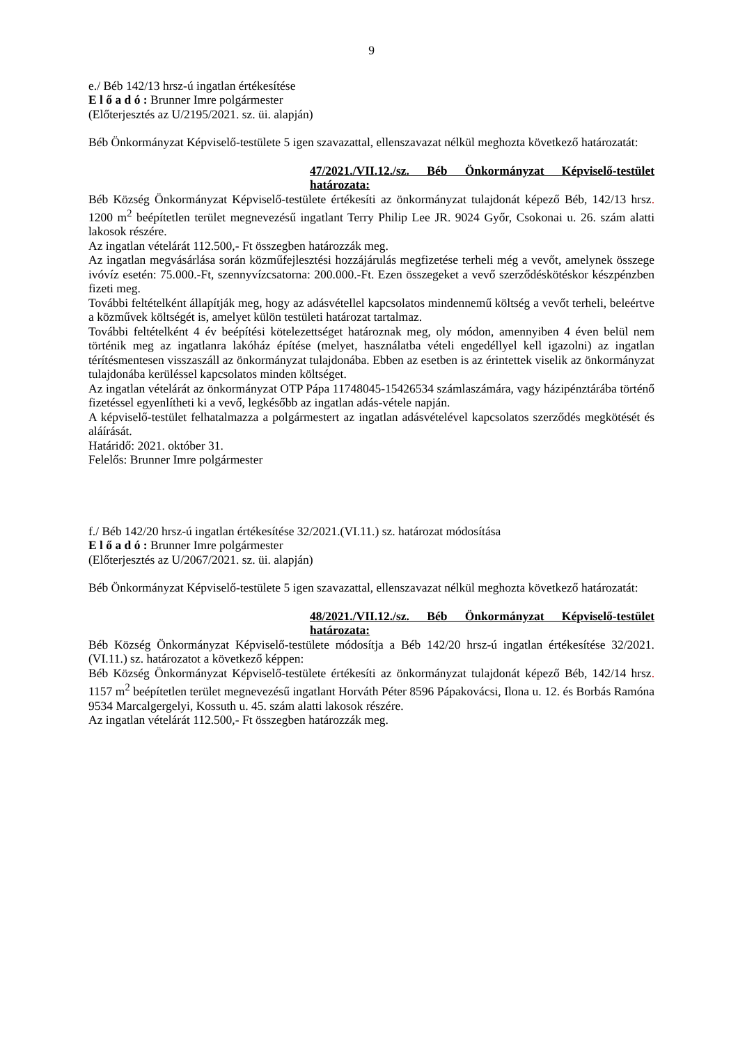9
e./ Béb 142/13 hrsz-ú ingatlan értékesítése
E l ő a d ó : Brunner Imre polgármester
(Előterjesztés az U/2195/2021. sz. üi. alapján)
Béb Önkormányzat Képviselő-testülete 5 igen szavazattal, ellenszavazat nélkül meghozta következő határozatát:
47/2021./VII.12./sz. Béb Önkormányzat Képviselő-testület határozata:
Béb Község Önkormányzat Képviselő-testülete értékesíti az önkormányzat tulajdonát képező Béb, 142/13 hrsz. 1200 m<sup>2</sup> beépítetlen terület megnevezésű ingatlant Terry Philip Lee JR. 9024 Győr, Csokonai u. 26. szám alatti lakosok részére.
Az ingatlan vételárát 112.500,- Ft összegben határozzák meg.
Az ingatlan megvásárlása során közműfejlesztési hozzájárulás megfizetése terheli még a vevőt, amelynek összege ivóvíz esetén: 75.000.-Ft, szennyvízcsatorna: 200.000.-Ft. Ezen összegeket a vevő szerződéskötéskor készpénzben fizeti meg.
További feltételként állapítják meg, hogy az adásvétellel kapcsolatos mindennemű költség a vevőt terheli, beleértve a közművek költségét is, amelyet külön testületi határozat tartalmaz.
További feltételként 4 év beépítési kötelezettséget határoznak meg, oly módon, amennyiben 4 éven belül nem történik meg az ingatlanra lakóház építése (melyet, használatba vételi engedéllyel kell igazolni) az ingatlan térítésmentesen visszaszáll az önkormányzat tulajdonába. Ebben az esetben is az érintettek viselik az önkormányzat tulajdonába kerüléssel kapcsolatos minden költséget.
Az ingatlan vételárát az önkormányzat OTP Pápa 11748045-15426534 számlaszámára, vagy házipénztárába történő fizetéssel egyenlítheti ki a vevő, legkésőbb az ingatlan adás-vétele napján.
A képviselő-testület felhatalmazza a polgármestert az ingatlan adásvételével kapcsolatos szerződés megkötését és aláírását.
Határidő: 2021. október 31.
Felelős: Brunner Imre polgármester
f./ Béb 142/20 hrsz-ú ingatlan értékesítése 32/2021.(VI.11.) sz. határozat módosítása
E l ő a d ó : Brunner Imre polgármester
(Előterjesztés az U/2067/2021. sz. üi. alapján)
Béb Önkormányzat Képviselő-testülete 5 igen szavazattal, ellenszavazat nélkül meghozta következő határozatát:
48/2021./VII.12./sz. Béb Önkormányzat Képviselő-testület határozata:
Béb Község Önkormányzat Képviselő-testülete módosítja a Béb 142/20 hrsz-ú ingatlan értékesítése 32/2021.(VI.11.) sz. határozatot a következő képpen:
Béb Község Önkormányzat Képviselő-testülete értékesíti az önkormányzat tulajdonát képező Béb, 142/14 hrsz. 1157 m<sup>2</sup> beépítetlen terület megnevezésű ingatlant Horváth Péter 8596 Pápakovácsi, Ilona u. 12. és Borbás Ramóna 9534 Marcalgergelyi, Kossuth u. 45. szám alatti lakosok részére.
Az ingatlan vételárát 112.500,- Ft összegben határozzák meg.